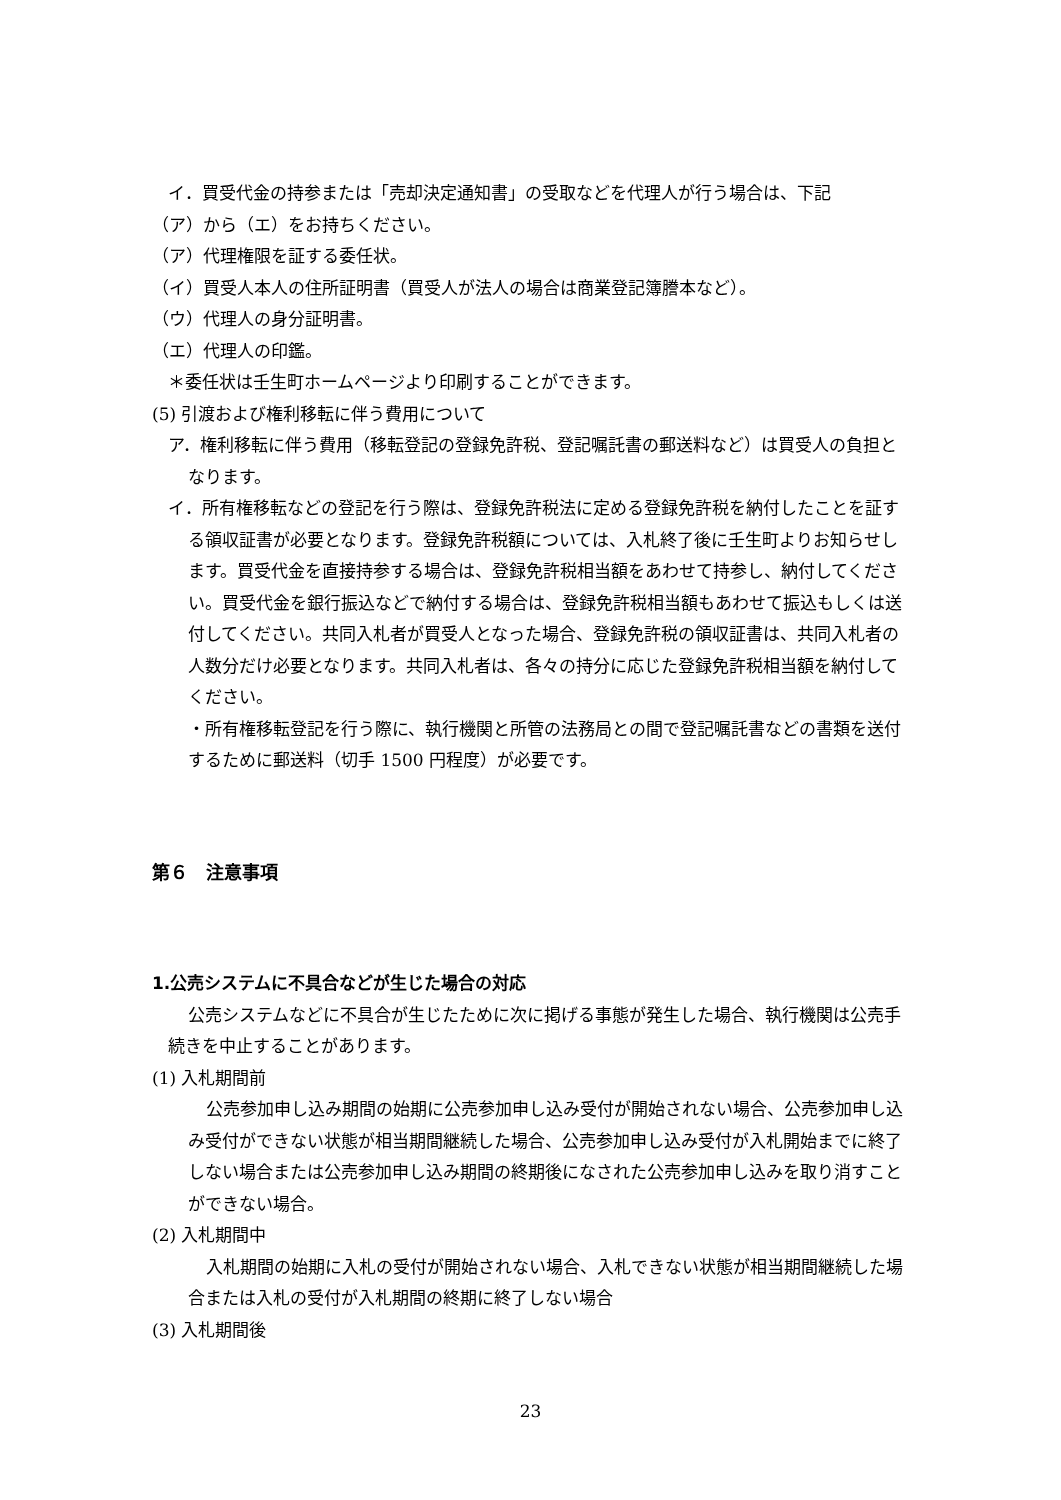イ．買受代金の持参または「売却決定通知書」の受取などを代理人が行う場合は、下記
（ア）から（エ）をお持ちください。
（ア）代理権限を証する委任状。
（イ）買受人本人の住所証明書（買受人が法人の場合は商業登記簿謄本など）。
（ウ）代理人の身分証明書。
（エ）代理人の印鑑。
＊委任状は壬生町ホームページより印刷することができます。
(5) 引渡および権利移転に伴う費用について
ア．権利移転に伴う費用（移転登記の登録免許税、登記嘱託書の郵送料など）は買受人の負担となります。
イ．所有権移転などの登記を行う際は、登録免許税法に定める登録免許税を納付したことを証する領収証書が必要となります。登録免許税額については、入札終了後に壬生町よりお知らせします。買受代金を直接持参する場合は、登録免許税相当額をあわせて持参し、納付してください。買受代金を銀行振込などで納付する場合は、登録免許税相当額もあわせて振込もしくは送付してください。共同入札者が買受人となった場合、登録免許税の領収証書は、共同入札者の人数分だけ必要となります。共同入札者は、各々の持分に応じた登録免許税相当額を納付してください。
・所有権移転登記を行う際に、執行機関と所管の法務局との間で登記嘱託書などの書類を送付するために郵送料（切手 1500 円程度）が必要です。
第６　注意事項
1.公売システムに不具合などが生じた場合の対応
公売システムなどに不具合が生じたために次に掲げる事態が発生した場合、執行機関は公売手続きを中止することがあります。
(1) 入札期間前
公売参加申し込み期間の始期に公売参加申し込み受付が開始されない場合、公売参加申し込み受付ができない状態が相当期間継続した場合、公売参加申し込み受付が入札開始までに終了しない場合または公売参加申し込み期間の終期後になされた公売参加申し込みを取り消すことができない場合。
(2) 入札期間中
入札期間の始期に入札の受付が開始されない場合、入札できない状態が相当期間継続した場合または入札の受付が入札期間の終期に終了しない場合
(3) 入札期間後
23